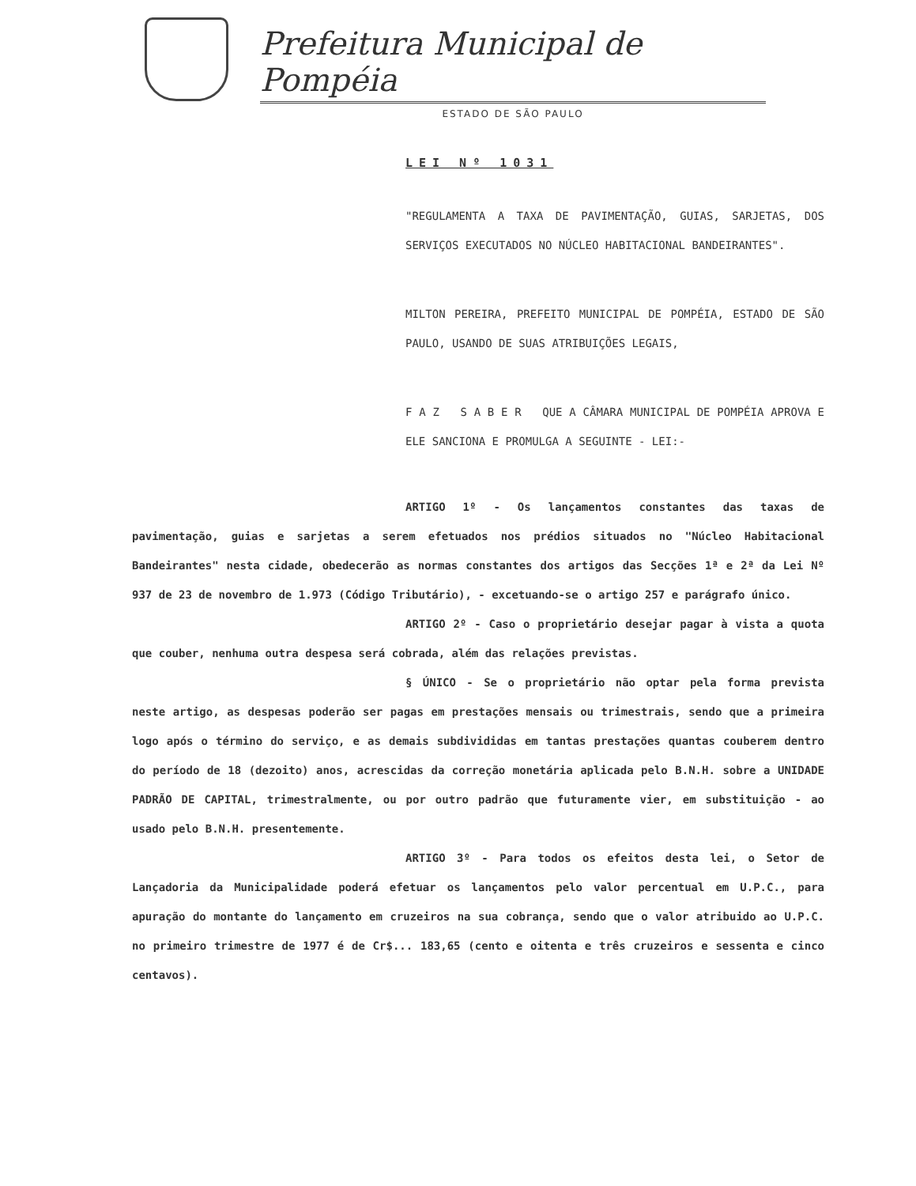Prefeitura Municipal de Pompéia
ESTADO DE SÃO PAULO
LEI Nº 1031
"REGULAMENTA A TAXA DE PAVIMENTAÇÃO, GUIAS, SARJETAS, DOS SERVIÇOS EXECUTADOS NO NÚCLEO HABITACIONAL BANDEIRANTES".
MILTON PEREIRA, PREFEITO MUNICIPAL DE POMPÉIA, ESTADO DE SÃO PAULO, USANDO DE SUAS ATRIBUIÇÕES LEGAIS,
F A Z S A B E R QUE A CÂMARA MUNICIPAL DE POMPÉIA APROVA E ELE SANCIONA E PROMULGA A SEGUINTE - LEI:-
ARTIGO 1º - Os lançamentos constantes das taxas de pavimentação, guias e sarjetas a serem efetuados nos prédios situados no "Núcleo Habitacional Bandeirantes" nesta cidade, obedecerão as normas constantes dos artigos das Secções 1ª e 2ª da Lei Nº 937 de 23 de novembro de 1.973 (Código Tributário), - excetuando-se o artigo 257 e parágrafo único.
ARTIGO 2º - Caso o proprietário desejar pagar à vista a quota que couber, nenhuma outra despesa será cobrada, além das relações previstas.
§ ÚNICO - Se o proprietário não optar pela forma prevista neste artigo, as despesas poderão ser pagas em prestações mensais ou trimestrais, sendo que a primeira logo após o término do serviço, e as demais subdivididas em tantas prestações quantas couberem dentro do período de 18 (dezoito) anos, acrescidas da correção monetária aplicada pelo B.N.H. sobre a UNIDADE PADRÃO DE CAPITAL, trimestralmente, ou por outro padrão que futuramente vier, em substituição - ao usado pelo B.N.H. presentemente.
ARTIGO 3º - Para todos os efeitos desta lei, o Setor de Lançadoria da Municipalidade poderá efetuar os lançamentos pelo valor percentual em U.P.C., para apuração do montante do lançamento em cruzeiros na sua cobrança, sendo que o valor atribuido ao U.P.C. no primeiro trimestre de 1977 é de Cr$... 183,65 (cento e oitenta e três cruzeiros e sessenta e cinco centavos).